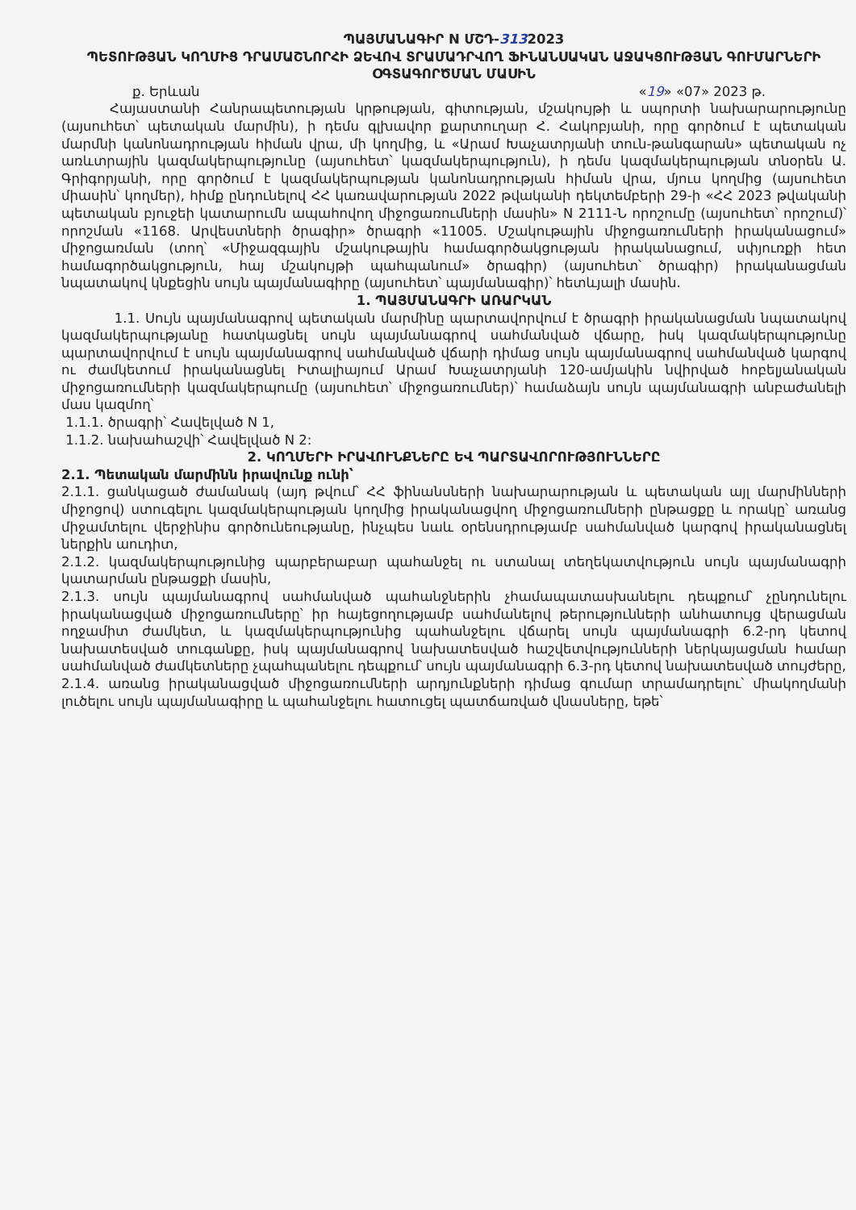ՊԱՅՄԱՆԱԳԻՐ N ՄՇԴ-3132023
ՊԵՏՈՒԹՅԱՆ ԿՈՂՄԻՑ ԴՐԱՄԱՇՆՈՐՀԻ ՁԵՎՈՎ ՏՐԱՄԱԴՐՎՈՂ ՖԻՆԱՆՍԱԿԱՆ ԱՋԱԿՑՈՒԹՅԱՆ ԳՈՒՄԱՐՆԵՐԻ ՕԳՏԱԳՈՐԾՄԱՆ ՄԱՍԻՆ
ք. Երևան «19» «07» 2023 թ.
Հայաստանի Հանրապետության կրթության, գիտության, մշակույթի և սպորտի նախարարությունը (այսուհետ՝ պետական մարմին), ի դեմս գլխավոր քարտուղար Հ. Հակոբյանի, որը գործում է պետական մարմնի կանոնադրության հիման վրա, մի կողմից, և «Արամ Խաչատրյանի տուն-թանգարան» պետական ոչ առևտրային կազմակերպությունը (այսուհետ՝ կազմակերպություն), ի դեմս կազմակերպության տնօրեն Ա. Գրիգորյանի, որը գործում է կազմակերպության կանոնադրության հիման վրա, մյուս կողմից (այսուհետ միասին՝ կողմեր), հիմք ընդունելով ՀՀ կառավարության 2022 թվականի դեկտեմբերի 29-ի «ՀՀ 2023 թվականի պետական բյուջեի կատարումն ապահովող միջոցառումների մասին» N 2111-Ն որոշումը (այսուհետ՝ որոշում)՝ որոշման «1168. Արվեստների ծրագիր» ծրագրի «11005. Մշակութային միջոցառումների իրականացում» միջոցառման (տող՝ «Միջազգային մշակութային համագործակցության իրականացում, սփյուռքի հետ համագործակցություն, հայ մշակույթի պահպանում» ծրագիր) (այսուհետ՝ ծրագիր) իրականացման նպատակով կնքեցին սույն պայմանագիրը (այսուհետ՝ պայմանագիր)՝ հետևյալի մասին.
1. ՊԱՅՄԱՆԱԳՐԻ ԱՌԱՐԿԱՆ
1.1. Սույն պայմանագրով պետական մարմինը պարտավորվում է ծրագրի իրականացման նպատակով կազմակերպությանը հատկացնել սույն պայմանագրով սահմանված վճարը, իսկ կազմակերպությունը պարտավորվում է սույն պայմանագրով սահմանված վճարի դիմաց սույն պայմանագրով սահմանված կարգով ու ժամկետում իրականացնել Իտալիայում Արամ Խաչատրյանի 120-ամյակին նվիրված հոբելյանական միջոցառումների կազմակերպումը (այսուհետ՝ միջոցառումներ)՝ համաձայն սույն պայմանագրի անբաժանելի մաս կազմող՝
1.1.1. ծրագրի՝ Հավելված N 1,
1.1.2. նախահաշվի՝ Հավելված N 2:
2. ԿՈՂՄԵՐԻ ԻՐԱՎՈՒՆՔՆԵՐԸ ԵՎ ՊԱՐՏԱՎՈՐՈՒԹՅՈՒՆՆԵՐԸ
2.1. Պետական մարմինն իրավունք ունի՝
2.1.1. ցանկացած ժամանակ (այդ թվում՝ ՀՀ ֆինանսների նախարարության և պետական այլ մարմինների միջոցով) ստուգելու կազմակերպության կողմից իրականացվող միջոցառումների ընթացքը և որակը՝ առանց միջամտելու վերջինիս գործունեությանը, ինչպես նաև օրենսդրությամբ սահմանված կարգով իրականացնել ներքին աուդիտ,
2.1.2. կազմակերպությունից պարբերաբար պահանջել ու ստանալ տեղեկատվություն սույն պայմանագրի կատարման ընթացքի մասին,
2.1.3. սույն պայմանագրով սահմանված պահանջներին չհամապատասխանելու դեպքում՝ չընդունելու իրականացված միջոցառումները՝ իր հայեցողությամբ սահմանելով թերությունների անհատույց վերացման ողջամիտ ժամկետ, և կազմակերպությունից պահանջելու վճարել սույն պայմանագրի 6.2-րդ կետով նախատեսված տուգանքը, իսկ պայմանագրով նախատեսված հաշվետվությունների ներկայացման համար սահմանված ժամկետները չպահպանելու դեպքում՝ սույն պայմանագրի 6.3-րդ կետով նախատեսված տույժերը,
2.1.4. առանց իրականացված միջոցառումների արդյունքների դիմաց գումար տրամադրելու՝ միակողմանի լուծելու սույն պայմանագիրը և պահանջելու հատուցել պատճառված վնասները, եթե՝